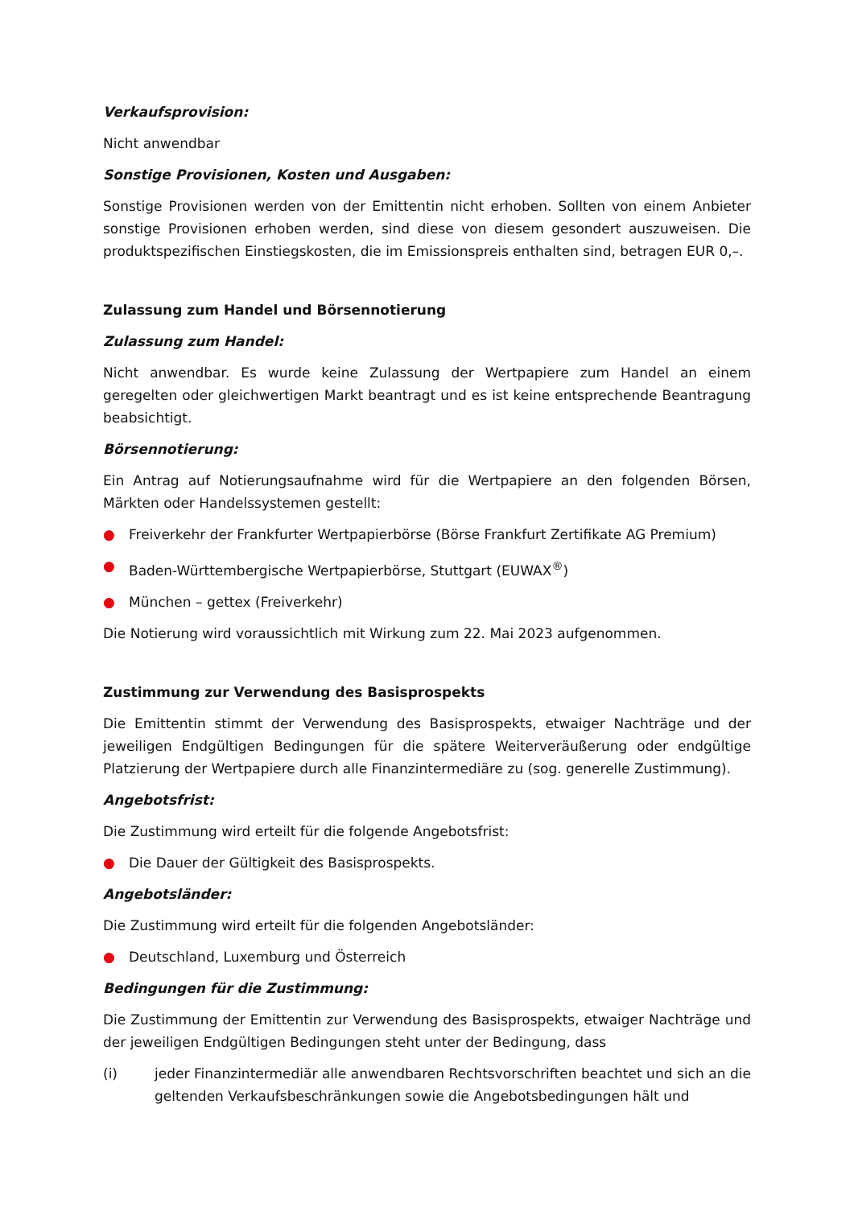Verkaufsprovision:
Nicht anwendbar
Sonstige Provisionen, Kosten und Ausgaben:
Sonstige Provisionen werden von der Emittentin nicht erhoben. Sollten von einem Anbieter sonstige Provisionen erhoben werden, sind diese von diesem gesondert auszuweisen. Die produktspezifischen Einstiegskosten, die im Emissionspreis enthalten sind, betragen EUR 0,–.
Zulassung zum Handel und Börsennotierung
Zulassung zum Handel:
Nicht anwendbar. Es wurde keine Zulassung der Wertpapiere zum Handel an einem geregelten oder gleichwertigen Markt beantragt und es ist keine entsprechende Beantragung beabsichtigt.
Börsennotierung:
Ein Antrag auf Notierungsaufnahme wird für die Wertpapiere an den folgenden Börsen, Märkten oder Handelssystemen gestellt:
● Freiverkehr der Frankfurter Wertpapierbörse (Börse Frankfurt Zertifikate AG Premium)
● Baden-Württembergische Wertpapierbörse, Stuttgart (EUWAX<sup>®</sup>)
● München – gettex (Freiverkehr)
Die Notierung wird voraussichtlich mit Wirkung zum 22. Mai 2023 aufgenommen.
Zustimmung zur Verwendung des Basisprospekts
Die Emittentin stimmt der Verwendung des Basisprospekts, etwaiger Nachträge und der jeweiligen Endgültigen Bedingungen für die spätere Weiterveräußerung oder endgültige Platzierung der Wertpapiere durch alle Finanzintermediäre zu (sog. generelle Zustimmung).
Angebotsfrist:
Die Zustimmung wird erteilt für die folgende Angebotsfrist:
● Die Dauer der Gültigkeit des Basisprospekts.
Angebotsländer:
Die Zustimmung wird erteilt für die folgenden Angebotsländer:
● Deutschland, Luxemburg und Österreich
Bedingungen für die Zustimmung:
Die Zustimmung der Emittentin zur Verwendung des Basisprospekts, etwaiger Nachträge und der jeweiligen Endgültigen Bedingungen steht unter der Bedingung, dass
(i) jeder Finanzintermediär alle anwendbaren Rechtsvorschriften beachtet und sich an die geltenden Verkaufsbeschränkungen sowie die Angebotsbedingungen hält und